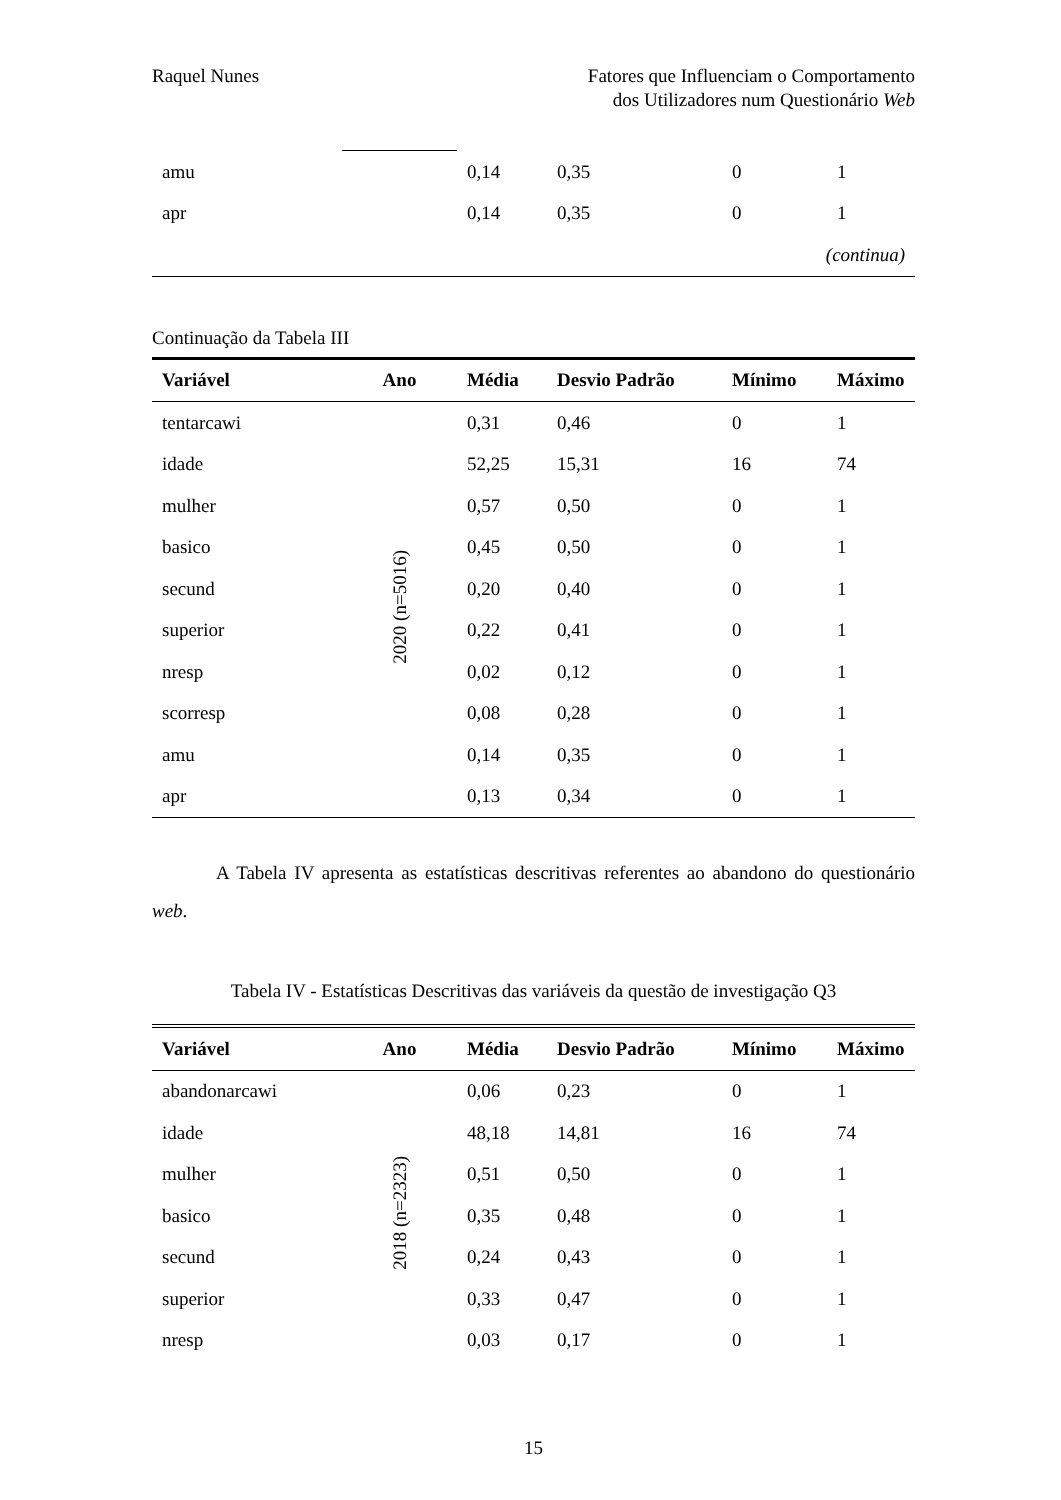Raquel Nunes Fatores que Influenciam o Comportamento
dos Utilizadores num Questionário Web
| amu | | 0,14 | 0,35 | 0 | 1 |
| apr | | 0,14 | 0,35 | 0 | 1 |
| (continua) | | | | | |
Continuação da Tabela III
| Variável | Ano | Média | Desvio Padrão | Mínimo | Máximo |
| --- | --- | --- | --- | --- | --- |
| tentarcawi | 2020 (n=5016) | 0,31 | 0,46 | 0 | 1 |
| idade | | 52,25 | 15,31 | 16 | 74 |
| mulher | | 0,57 | 0,50 | 0 | 1 |
| basico | | 0,45 | 0,50 | 0 | 1 |
| secund | | 0,20 | 0,40 | 0 | 1 |
| superior | | 0,22 | 0,41 | 0 | 1 |
| nresp | | 0,02 | 0,12 | 0 | 1 |
| scorresp | | 0,08 | 0,28 | 0 | 1 |
| amu | | 0,14 | 0,35 | 0 | 1 |
| apr | | 0,13 | 0,34 | 0 | 1 |
A Tabela IV apresenta as estatísticas descritivas referentes ao abandono do questionário web.
Tabela IV - Estatísticas Descritivas das variáveis da questão de investigação Q3
| Variável | Ano | Média | Desvio Padrão | Mínimo | Máximo |
| --- | --- | --- | --- | --- | --- |
| abandonarcawi | 2018 (n=2323) | 0,06 | 0,23 | 0 | 1 |
| idade | | 48,18 | 14,81 | 16 | 74 |
| mulher | | 0,51 | 0,50 | 0 | 1 |
| basico | | 0,35 | 0,48 | 0 | 1 |
| secund | | 0,24 | 0,43 | 0 | 1 |
| superior | | 0,33 | 0,47 | 0 | 1 |
| nresp | | 0,03 | 0,17 | 0 | 1 |
15